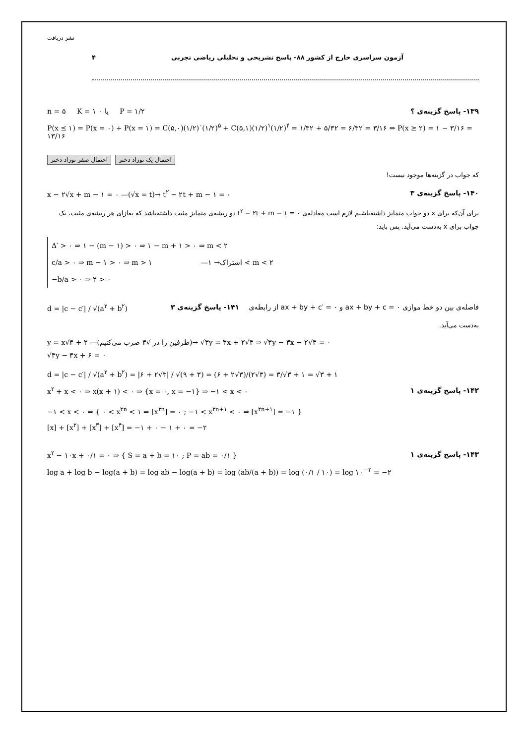۴ آزمون سراسری خارج از کشور ۸۸- پاسخ تشریحی و تحلیلی ریاضی تجربی
نشر دریافت
n = ۵ K = ۱ یا ۰ P = ۱/۲ ۱۳۹- پاسخ گزینه‌ی ؟
P(x ≤ ۱) = P(x = ۰) + P(x = ۱) = C(۵,۰)(۱/۲)<sup>۰</sup>(۱/۲)<sup>۵</sup> + C(۵,۱)(۱/۲)<sup>۱</sup>(۱/۲)<sup>۴</sup> = ۱/۳۲ + ۵/۳۲ = ۶/۳۲ = ۳/۱۶ ⇒ P(x ≥ ۲) = ۱ − ۳/۱۶ = ۱۳/۱۶
احتمال صفر نوزاد دختر احتمال یک نوزاد دختر
که جواب در گزینه‌ها موجود نیست!
x − ۲√x + m − ۱ = ۰ —(√x = t)→ t<sup>۲</sup> − ۲t + m − ۱ = ۰ ۱۴۰- پاسخ گزینه‌ی ۳
برای آن‌که برای x دو جواب متمایز داشته‌باشیم لازم است معادله‌ی t<sup>۲</sup> − ۲t + m − ۱ = ۰ دو ریشه‌ی متمایز مثبت داشته‌باشد که به‌ازای هر ریشه‌ی مثبت، یک جواب برای x به‌دست می‌آید. پس باید:
Δ′ > ۰ ⇒ ۱ − (m − ۱) > ۰ ⇒ ۱ − m + ۱ > ۰ ⇒ m < ۲
c/a > ۰ ⇒ m − ۱ > ۰ ⇒ m > ۱ —اشتراک→ ۱ < m < ۲
−b/a > ۰ ⇒ ۲ > ۰
d = |c − c′| / √(a<sup>۲</sup> + b<sup>۲</sup>) فاصله‌ی بین دو خط موازی ax + by + c = ۰ و ax + by + c′ = ۰ از رابطه‌ی ۱۴۱- پاسخ گزینه‌ی ۳
به‌دست می‌آید.
y = x√۳ + ۲ —(طرفین را در √۳ ضرب می‌کنیم)→ √۳y = ۳x + ۲√۳ ⇒ √۳y − ۳x − ۲√۳ = ۰
√۳y − ۳x + ۶ = ۰
d = |c − c′| / √(a<sup>۲</sup> + b<sup>۲</sup>) = |۶ + ۲√۳| / √(۹ + ۳) = (۶ + ۲√۳)/(۲√۳) = ۳/√۳ + ۱ = √۳ + ۱
x<sup>۲</sup> + x < ۰ ⇒ x(x + ۱) < ۰ ⇒ {x = ۰, x = −۱} ⇒ −۱ < x < ۰ ۱۴۲- پاسخ گزینه‌ی ۱
−۱ < x < ۰ ⇒ { ۰ < x<sup>۲n</sup> < ۱ ⇒ [x<sup>۲n</sup>] = ۰ ; −۱ < x<sup>۲n+۱</sup> < ۰ ⇒ [x<sup>۲n+۱</sup>] = −۱ }
[x] + [x<sup>۲</sup>] + [x<sup>۳</sup>] + [x<sup>۴</sup>] = −۱ + ۰ − ۱ + ۰ = −۲
x<sup>۲</sup> − ۱۰x + ۰/۱ = ۰ ⇒ { S = a + b = ۱۰ ; P = ab = ۰/۱ } ۱۴۳- پاسخ گزینه‌ی ۱
log a + log b − log(a + b) = log ab − log(a + b) = log (ab/(a + b)) = log (۰/۱ / ۱۰) = log ۱۰<sup>−۲</sup> = −۲